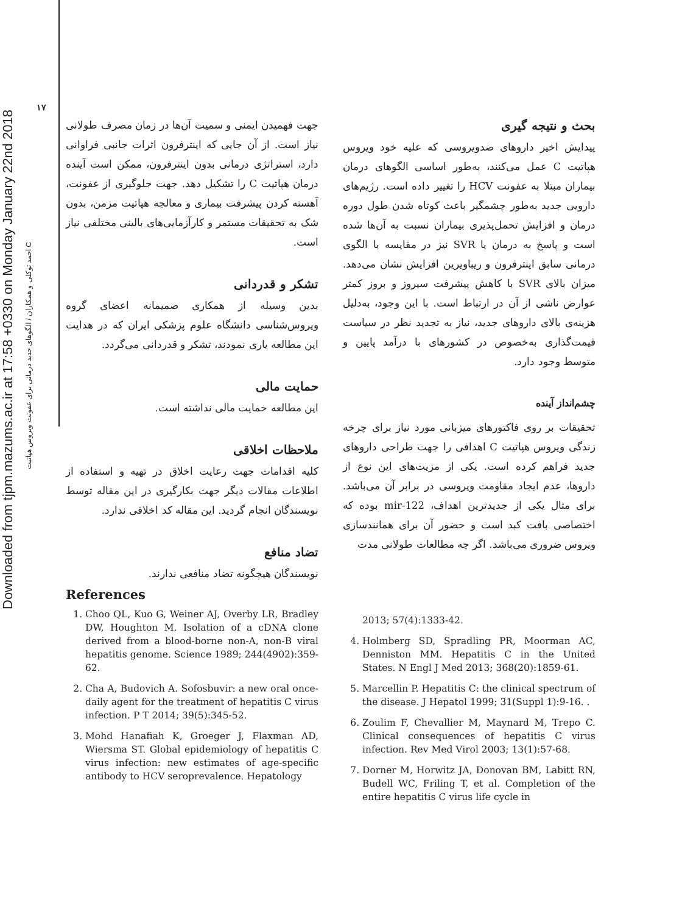۱۷
Downloaded from tjpm.mazums.ac.ir at 17:58 +0330 on Monday January 22nd 2018
احمد توکلی و همکاران / الگوهای جدید درمانی برای عفونت ویروس هپاتیت C
بحث و نتیجه گیری
پیدایش اخیر داروهای ضدویروسی که علیه خود ویروس هپاتیت C عمل می‌کنند، به‌طور اساسی الگوهای درمان بیماران مبتلا به عفونت HCV را تغییر داده است. رژیم‌های دارویی جدید به‌طور چشمگیر باعث کوتاه شدن طول دوره درمان و افزایش تحمل‌پذیری بیماران نسبت به آن‌ها شده است و پاسخ به درمان یا SVR نیز در مقایسه با الگوی درمانی سابق اینترفرون و ریباویرین افزایش نشان می‌دهد. میزان بالای SVR با کاهش پیشرفت سیروز و بروز کمتر عوارض ناشی از آن در ارتباط است. با این وجود، به‌دلیل هزینه‌ی بالای داروهای جدید، نیاز به تجدید نظر در سیاست قیمت‌گذاری به‌خصوص در کشورهای با درآمد پایین و متوسط وجود دارد.
چشم‌انداز آینده
تحقیقات بر روی فاکتورهای میزبانی مورد نیاز برای چرخه زندگی ویروس هپاتیت C اهدافی را جهت طراحی داروهای جدید فراهم کرده است. یکی از مزیت‌های این نوع از داروها، عدم ایجاد مقاومت ویروسی در برابر آن می‌باشد. برای مثال یکی از جدیدترین اهداف، mir-122 بوده که اختصاصی بافت کبد است و حضور آن برای همانندسازی ویروس ضروری می‌باشد. اگر چه مطالعات طولانی مدت
جهت فهمیدن ایمنی و سمیت آن‌ها در زمان مصرف طولانی نیاز است. از آن جایی که اینترفرون اثرات جانبی فراوانی دارد، استراتژی درمانی بدون اینترفرون، ممکن است آینده درمان هپاتیت C را تشکیل دهد. جهت جلوگیری از عفونت، آهسته کردن پیشرفت بیماری و معالجه هپاتیت مزمن، بدون شک به تحقیقات مستمر و کارآزمایی‌های بالینی مختلفی نیاز است.
تشکر و قدردانی
بدین وسیله از همکاری صمیمانه اعضای گروه ویروس‌شناسی دانشگاه علوم پزشکی ایران که در هدایت این مطالعه یاری نمودند، تشکر و قدردانی می‌گردد.
حمایت مالی
این مطالعه حمایت مالی نداشته است.
ملاحظات اخلاقی
کلیه اقدامات جهت رعایت اخلاق در تهیه و استفاده از اطلاعات مقالات دیگر جهت بکارگیری در این مقاله توسط نویسندگان انجام گردید. این مقاله کد اخلاقی ندارد.
تضاد منافع
نویسندگان هیچگونه تضاد منافعی ندارند.
References
1. Choo QL, Kuo G, Weiner AJ, Overby LR, Bradley DW, Houghton M. Isolation of a cDNA clone derived from a blood-borne non-A, non-B viral hepatitis genome. Science 1989; 244(4902):359-62.
2. Cha A, Budovich A. Sofosbuvir: a new oral once-daily agent for the treatment of hepatitis C virus infection. P T 2014; 39(5):345-52.
3. Mohd Hanafiah K, Groeger J, Flaxman AD, Wiersma ST. Global epidemiology of hepatitis C virus infection: new estimates of age-specific antibody to HCV seroprevalence. Hepatology
2013; 57(4):1333-42.
4. Holmberg SD, Spradling PR, Moorman AC, Denniston MM. Hepatitis C in the United States. N Engl J Med 2013; 368(20):1859-61.
5. Marcellin P. Hepatitis C: the clinical spectrum of the disease. J Hepatol 1999; 31(Suppl 1):9-16. .
6. Zoulim F, Chevallier M, Maynard M, Trepo C. Clinical consequences of hepatitis C virus infection. Rev Med Virol 2003; 13(1):57-68.
7. Dorner M, Horwitz JA, Donovan BM, Labitt RN, Budell WC, Friling T, et al. Completion of the entire hepatitis C virus life cycle in